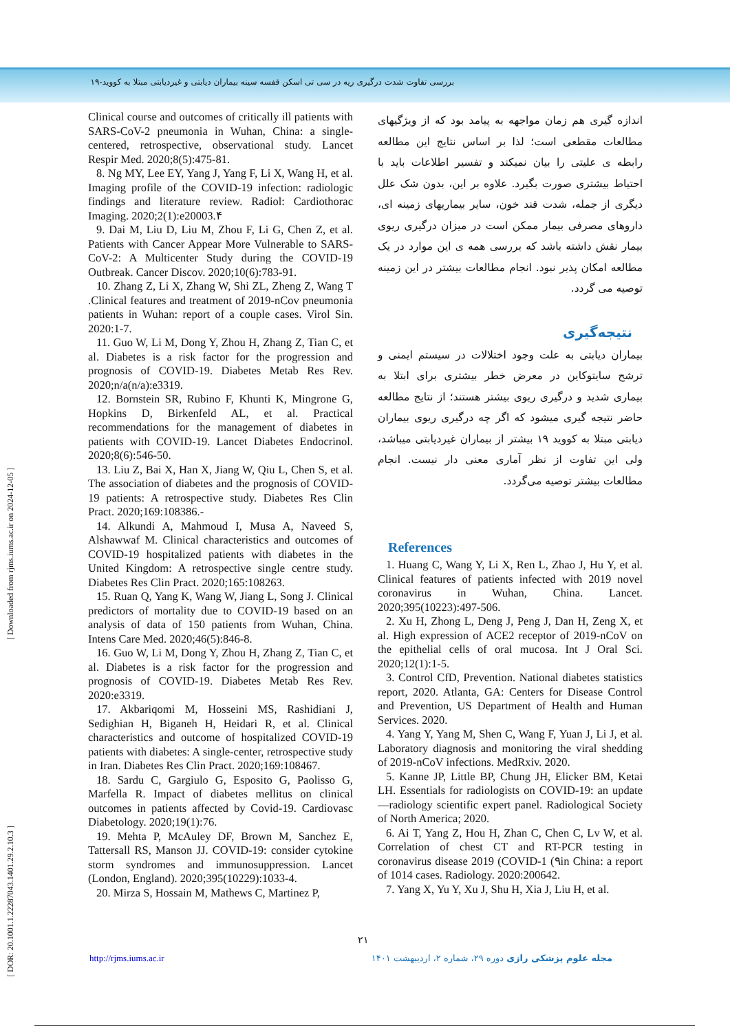بررسی تفاوت شدت درگیری ریه در سی تی اسکن قفسه سینه بیماران دیابتی و غیردیابتی مبتلا به کووید-۱۹
[ DOR: 20.1001.1.22287043.1401.29.2.10.3 ] [ Downloaded from rjms.iums.ac.ir on 2024-12-05 ]
اندازه گیری هم زمان مواجهه به پیامد بود که از ویژگیهای مطالعات مقطعی است؛ لذا بر اساس نتایج این مطالعه رابطه ی علیتی را بیان نمیکند و تفسیر اطلاعات باید با احتیاط بیشتری صورت بگیرد. علاوه بر این، بدون شک علل دیگری از جمله، شدت قند خون، سایر بیماریهای زمینه ای، داروهای مصرفی بیمار ممکن است در میزان درگیری ریوی بیمار نقش داشته باشد که بررسی همه ی این موارد در یک مطالعه امکان پذیر نبود. انجام مطالعات بیشتر در این زمینه توصیه می گردد.
نتیجه‌گیری
بیماران دیابتی به علت وجود اختلالات در سیستم ایمنی و ترشح سایتوکاین در معرض خطر بیشتری برای ابتلا به بیماری شدید و درگیری ریوی بیشتر هستند؛ از نتایج مطالعه حاضر نتیجه گیری میشود که اگر چه درگیری ریوی بیماران دیابتی مبتلا به کووید ۱۹ بیشتر از بیماران غیردیابتی میباشد، ولی این تفاوت از نظر آماری معنی دار نیست. انجام مطالعات بیشتر توصیه می‌گردد.
References
1. Huang C, Wang Y, Li X, Ren L, Zhao J, Hu Y, et al. Clinical features of patients infected with 2019 novel coronavirus in Wuhan, China. Lancet. 2020;395(10223):497-506.
2. Xu H, Zhong L, Deng J, Peng J, Dan H, Zeng X, et al. High expression of ACE2 receptor of 2019-nCoV on the epithelial cells of oral mucosa. Int J Oral Sci. 2020;12(1):1-5.
3. Control CfD, Prevention. National diabetes statistics report, 2020. Atlanta, GA: Centers for Disease Control and Prevention, US Department of Health and Human Services. 2020.
4. Yang Y, Yang M, Shen C, Wang F, Yuan J, Li J, et al. Laboratory diagnosis and monitoring the viral shedding of 2019-nCoV infections. MedRxiv. 2020.
5. Kanne JP, Little BP, Chung JH, Elicker BM, Ketai LH. Essentials for radiologists on COVID-19: an update—radiology scientific expert panel. Radiological Society of North America; 2020.
6. Ai T, Yang Z, Hou H, Zhan C, Chen C, Lv W, et al. Correlation of chest CT and RT-PCR testing in coronavirus disease 2019 (COVID-1 (۹in China: a report of 1014 cases. Radiology. 2020:200642.
7. Yang X, Yu Y, Xu J, Shu H, Xia J, Liu H, et al.
Clinical course and outcomes of critically ill patients with SARS-CoV-2 pneumonia in Wuhan, China: a single-centered, retrospective, observational study. Lancet Respir Med. 2020;8(5):475-81.
8. Ng MY, Lee EY, Yang J, Yang F, Li X, Wang H, et al. Imaging profile of the COVID-19 infection: radiologic findings and literature review. Radiol: Cardiothorac Imaging. 2020;2(1):e20003.۴
9. Dai M, Liu D, Liu M, Zhou F, Li G, Chen Z, et al. Patients with Cancer Appear More Vulnerable to SARS-CoV-2: A Multicenter Study during the COVID-19 Outbreak. Cancer Discov. 2020;10(6):783-91.
10. Zhang Z, Li X, Zhang W, Shi ZL, Zheng Z, Wang T .Clinical features and treatment of 2019-nCov pneumonia patients in Wuhan: report of a couple cases. Virol Sin. 2020:1-7.
11. Guo W, Li M, Dong Y, Zhou H, Zhang Z, Tian C, et al. Diabetes is a risk factor for the progression and prognosis of COVID-19. Diabetes Metab Res Rev. 2020;n/a(n/a):e3319.
12. Bornstein SR, Rubino F, Khunti K, Mingrone G, Hopkins D, Birkenfeld AL, et al. Practical recommendations for the management of diabetes in patients with COVID-19. Lancet Diabetes Endocrinol. 2020;8(6):546-50.
13. Liu Z, Bai X, Han X, Jiang W, Qiu L, Chen S, et al. The association of diabetes and the prognosis of COVID-19 patients: A retrospective study. Diabetes Res Clin Pract. 2020;169:108386.-
14. Alkundi A, Mahmoud I, Musa A, Naveed S, Alshawwaf M. Clinical characteristics and outcomes of COVID-19 hospitalized patients with diabetes in the United Kingdom: A retrospective single centre study. Diabetes Res Clin Pract. 2020;165:108263.
15. Ruan Q, Yang K, Wang W, Jiang L, Song J. Clinical predictors of mortality due to COVID-19 based on an analysis of data of 150 patients from Wuhan, China. Intens Care Med. 2020;46(5):846-8.
16. Guo W, Li M, Dong Y, Zhou H, Zhang Z, Tian C, et al. Diabetes is a risk factor for the progression and prognosis of COVID-19. Diabetes Metab Res Rev. 2020:e3319.
17. Akbariqomi M, Hosseini MS, Rashidiani J, Sedighian H, Biganeh H, Heidari R, et al. Clinical characteristics and outcome of hospitalized COVID-19 patients with diabetes: A single-center, retrospective study in Iran. Diabetes Res Clin Pract. 2020;169:108467.
18. Sardu C, Gargiulo G, Esposito G, Paolisso G, Marfella R. Impact of diabetes mellitus on clinical outcomes in patients affected by Covid-19. Cardiovasc Diabetology. 2020;19(1):76.
19. Mehta P, McAuley DF, Brown M, Sanchez E, Tattersall RS, Manson JJ. COVID-19: consider cytokine storm syndromes and immunosuppression. Lancet (London, England). 2020;395(10229):1033-4.
20. Mirza S, Hossain M, Mathews C, Martinez P,
۲۱
http://rjms.iums.ac.ir مجله علوم پزشکی رازی دوره ۲۹، شماره ۲، اردیبهشت ۱۴۰۱